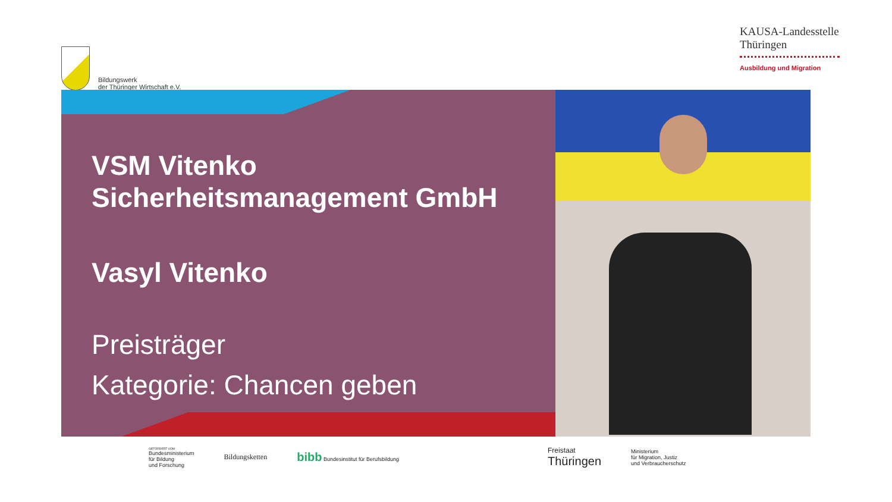Bildungswerk
der Thüringer Wirtschaft e.V.
KAUSA-Landesstelle
Thüringen
Ausbildung und Migration
VSM Vitenko
Sicherheitsmanagement GmbH
Vasyl Vitenko
Preisträger
Kategorie: Chancen geben
GEFÖRDERT VOM
Bundesministerium
für Bildung
und Forschung
Bildungsketten
bibb Bundesinstitut für Berufsbildung
Freistaat
Thüringen
Ministerium
für Migration, Justiz
und Verbraucherschutz